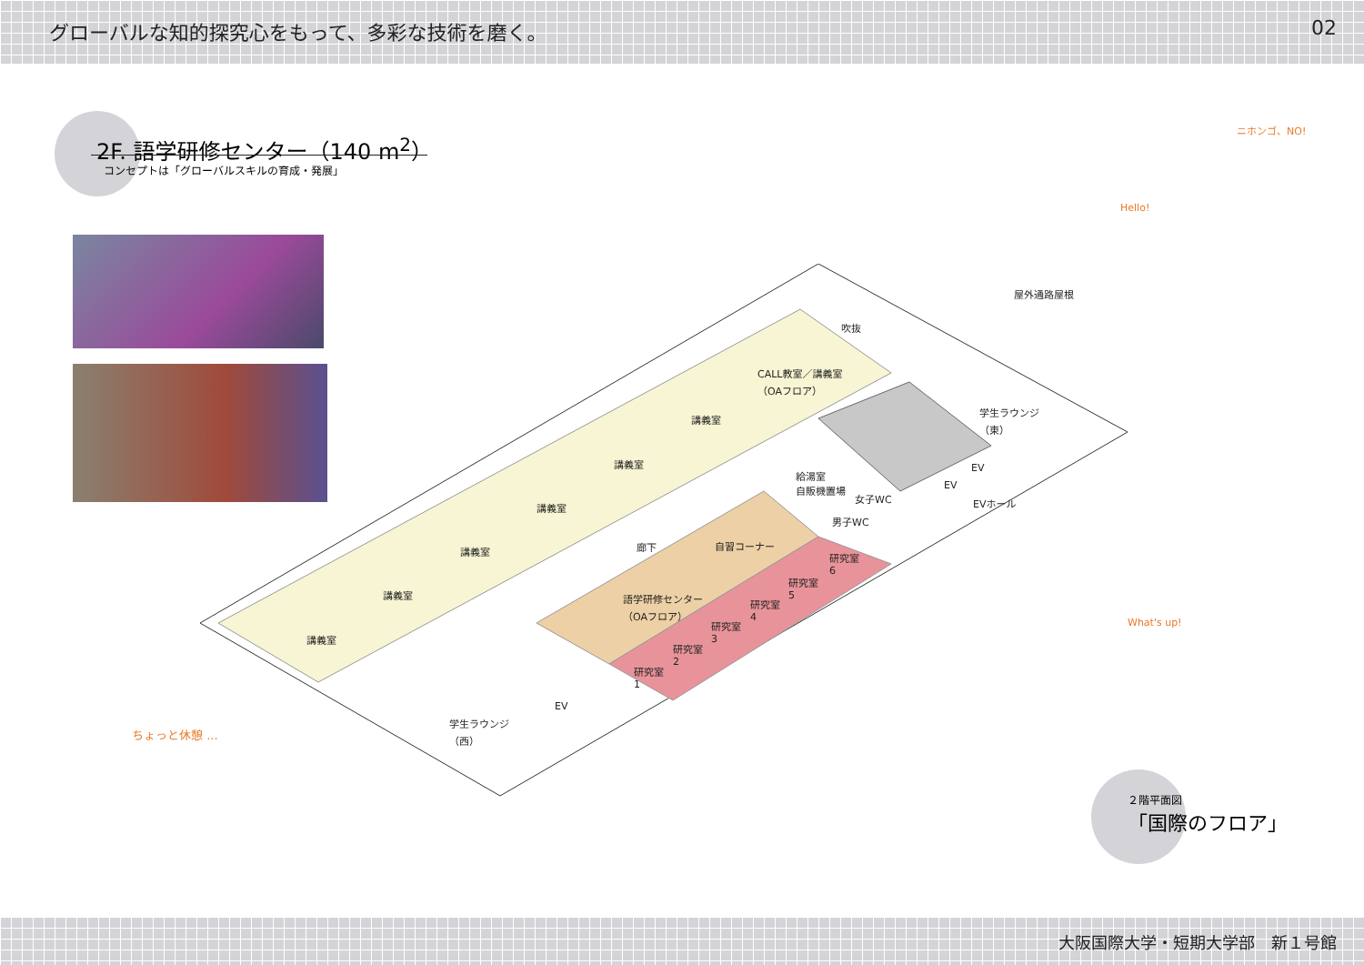グローバルな知的探究心をもって、多彩な技術を磨く。 02
2F. 語学研修センター（140 m<sup>2</sup>）
コンセプトは「グローバルスキルの育成・発展」
屋外通路屋根
吹抜
CALL教室／講義室
（OAフロア）
学生ラウンジ
（東）
講義室
講義室
講義室
講義室
講義室
講義室
給湯室
自販機置場
女子WC
男子WC
EV
EV
EVホール
廊下 自習コーナー
研究室
6
研究室
5
研究室
4
研究室
3
研究室
2
研究室
1
語学研修センター
（OAフロア）
EV
学生ラウンジ
（西）
Hello!
ニホンゴ、NO!
What's up!
ちょっと休憩 ...
２階平面図
「国際のフロア」
大阪国際大学・短期大学部　新１号館